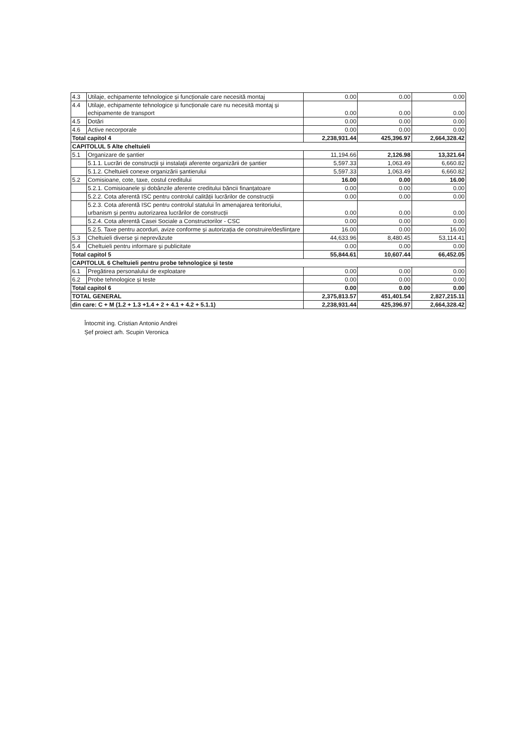| 4.3 | Utilaje, echipamente tehnologice și funcționale care necesită montaj | 0.00 | 0.00 | 0.00 |
| 4.4 | Utilaje, echipamente tehnologice și funcționale care nu necesită montaj și echipamente de transport | 0.00 | 0.00 | 0.00 |
| 4.5 | Dotări | 0.00 | 0.00 | 0.00 |
| 4.6 | Active necorporale | 0.00 | 0.00 | 0.00 |
| Total capitol 4 | | 2,238,931.44 | 425,396.97 | 2,664,328.42 |
| CAPITOLUL 5 Alte cheltuieli | | | | |
| 5.1 | Organizare de șantier | 11,194.66 | 2,126.98 | 13,321.64 |
| | 5.1.1. Lucrări de construcții și instalații aferente organizării de șantier | 5,597.33 | 1,063.49 | 6,660.82 |
| | 5.1.2. Cheltuieli conexe organizării șantierului | 5,597.33 | 1,063.49 | 6,660.82 |
| 5.2 | Comisioane, cote, taxe, costul creditului | 16.00 | 0.00 | 16.00 |
| | 5.2.1. Comisioanele și dobânzile aferente creditului băncii finanțatoare | 0.00 | 0.00 | 0.00 |
| | 5.2.2. Cota aferentă ISC pentru controlul calității lucrărilor de construcții | 0.00 | 0.00 | 0.00 |
| | 5.2.3. Cota aferentă ISC pentru controlul statului în amenajarea teritoriului, urbanism și pentru autorizarea lucrărilor de construcții | 0.00 | 0.00 | 0.00 |
| | 5.2.4. Cota aferentă Casei Sociale a Constructorilor - CSC | 0.00 | 0.00 | 0.00 |
| | 5.2.5. Taxe pentru acorduri, avize conforme și autorizația de construire/desființare | 16.00 | 0.00 | 16.00 |
| 5.3 | Cheltuieli diverse și neprevăzute | 44,633.96 | 8,480.45 | 53,114.41 |
| 5.4 | Cheltuieli pentru informare și publicitate | 0.00 | 0.00 | 0.00 |
| Total capitol 5 | | 55,844.61 | 10,607.44 | 66,452.05 |
| CAPITOLUL 6 Cheltuieli pentru probe tehnologice și teste | | | | |
| 6.1 | Pregătirea personalului de exploatare | 0.00 | 0.00 | 0.00 |
| 6.2 | Probe tehnologice și teste | 0.00 | 0.00 | 0.00 |
| Total capitol 6 | | 0.00 | 0.00 | 0.00 |
| TOTAL GENERAL | | 2,375,813.57 | 451,401.54 | 2,827,215.11 |
| din care: C + M (1.2 + 1.3 +1.4 + 2 + 4.1 + 4.2 + 5.1.1) | | 2,238,931.44 | 425,396.97 | 2,664,328.42 |
Întocmit ing. Cristian Antonio Andrei
Șef proiect arh. Scupin Veronica